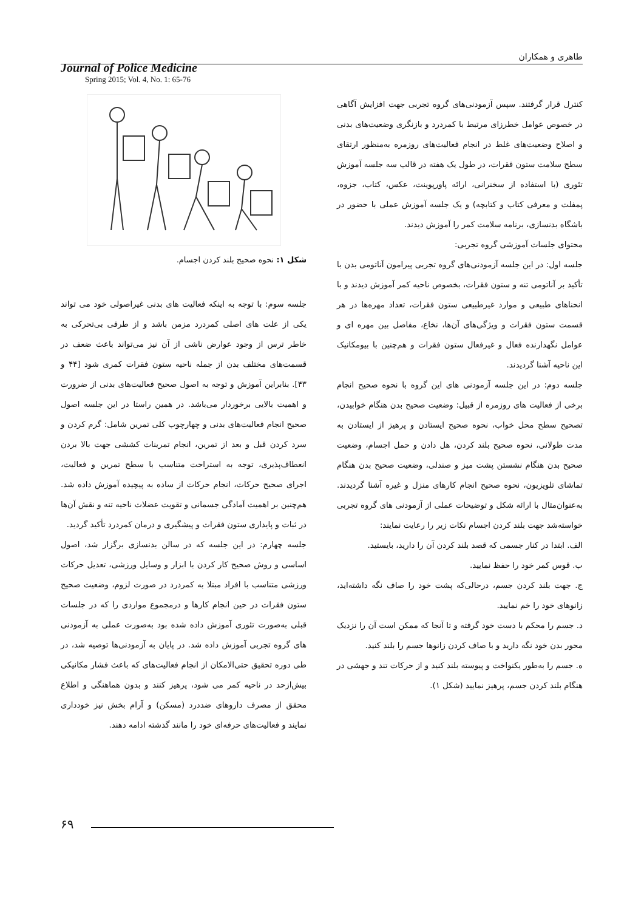طاهری و همکاران
Journal of Police Medicine
Spring 2015; Vol. 4, No. 1: 65-76
کنترل قرار گرفتند. سپس آزمودنی‌های گروه تجربی جهت افزایش آگاهی در خصوص عوامل خطرزای مرتبط با کمردرد و بازنگری وضعیت‌های بدنی و اصلاح وضعیت‌های غلط در انجام فعالیت‌های روزمره به‌منظور ارتقای سطح سلامت ستون فقرات، در طول یک هفته در قالب سه جلسه آموزش تئوری (با استفاده از سخنرانی، ارائه پاورپوینت، عکس، کتاب، جزوه، پمفلت و معرفی کتاب و کتابچه) و یک جلسه آموزش عملی با حضور در باشگاه بدنسازی، برنامه سلامت کمر را آموزش دیدند.
محتوای جلسات آموزشی گروه تجربی:
جلسه اول: در این جلسه آزمودنی‌های گروه تجربی پیرامون آناتومی بدن با تأکید بر آناتومی تنه و ستون فقرات، بخصوص ناحیه کمر آموزش دیدند و با انحناهای طبیعی و موارد غیرطبیعی ستون فقرات، تعداد مهره‌ها در هر قسمت ستون فقرات و ویژگی‌های آن‌ها، نخاع، مفاصل بین مهره ای و عوامل نگهدارنده فعال و غیرفعال ستون فقرات و هم‌چنین با بیومکانیک این ناحیه آشنا گردیدند.
جلسه دوم: در این جلسه آزمودنی های این گروه با نحوه صحیح انجام برخی از فعالیت های روزمره از قبیل: وضعیت صحیح بدن هنگام خوابیدن، تصحیح سطح محل خواب، نحوه صحیح ایستادن و پرهیز از ایستادن به مدت طولانی، نحوه صحیح بلند کردن، هل دادن و حمل اجسام، وضعیت صحیح بدن هنگام نشستن پشت میز و صندلی، وضعیت صحیح بدن هنگام تماشای تلویزیون، نحوه صحیح انجام کارهای منزل و غیره آشنا گردیدند. به‌عنوان‌مثال با ارائه شکل و توضیحات عملی از آزمودنی های گروه تجربی خواسته‌شد جهت بلند کردن اجسام نکات زیر را رعایت نمایند:
الف. ابتدا در کنار جسمی که قصد بلند کردن آن را دارید، بایستید.
ب. قوس کمر خود را حفظ نمایید.
ج. جهت بلند کردن جسم، درحالی‌که پشت خود را صاف نگه داشته‌اید، زانوهای خود را خم نمایید.
د. جسم را محکم با دست خود گرفته و تا آنجا که ممکن است آن را نزدیک محور بدن خود نگه دارید و با صاف کردن زانوها جسم را بلند کنید.
ه. جسم را به‌طور یکنواخت و پیوسته بلند کنید و از حرکات تند و جهشی در هنگام بلند کردن جسم، پرهیز نمایید (شکل ۱).
شکل ۱: نحوه صحیح بلند کردن اجسام.
جلسه سوم: با توجه به اینکه فعالیت های بدنی غیراصولی خود می تواند یکی از علت های اصلی کمردرد مزمن باشد و از طرفی بی‌تحرکی به خاطر ترس از وجود عوارض ناشی از آن نیز می‌تواند باعث ضعف در قسمت‌های مختلف بدن از جمله ناحیه ستون فقرات کمری شود [۴۴ و ۴۳]. بنابراین آموزش و توجه به اصول صحیح فعالیت‌های بدنی از ضرورت و اهمیت بالایی برخوردار می‌باشد. در همین راستا در این جلسه اصول صحیح انجام فعالیت‌های بدنی و چهارچوب کلی تمرین شامل: گرم کردن و سرد کردن قبل و بعد از تمرین، انجام تمرینات کششی جهت بالا بردن انعطاف‌پذیری، توجه به استراحت متناسب با سطح تمرین و فعالیت، اجرای صحیح حرکات، انجام حرکات از ساده به پیچیده آموزش داده شد. هم‌چنین بر اهمیت آمادگی جسمانی و تقویت عضلات ناحیه تنه و نقش آن‌ها در ثبات و پایداری ستون فقرات و پیشگیری و درمان کمردرد تأکید گردید.
جلسه چهارم: در این جلسه که در سالن بدنسازی برگزار شد، اصول اساسی و روش صحیح کار کردن با ابزار و وسایل ورزشی، تعدیل حرکات ورزشی متناسب با افراد مبتلا به کمردرد در صورت لزوم، وضعیت صحیح ستون فقرات در حین انجام کارها و درمجموع مواردی را که در جلسات قبلی به‌صورت تئوری آموزش داده شده بود به‌صورت عملی به آزمودنی های گروه تجربی آموزش داده شد. در پایان به آزمودنی‌ها توصیه شد، در طی دوره تحقیق حتی‌الامکان از انجام فعالیت‌های که باعث فشار مکانیکی بیش‌ازحد در ناحیه کمر می شود، پرهیز کنند و بدون هماهنگی و اطلاع محقق از مصرف داروهای ضددرد (مسکن) و آرام بخش نیز خودداری نمایند و فعالیت‌های حرفه‌ای خود را مانند گذشته ادامه دهند.
۶۹